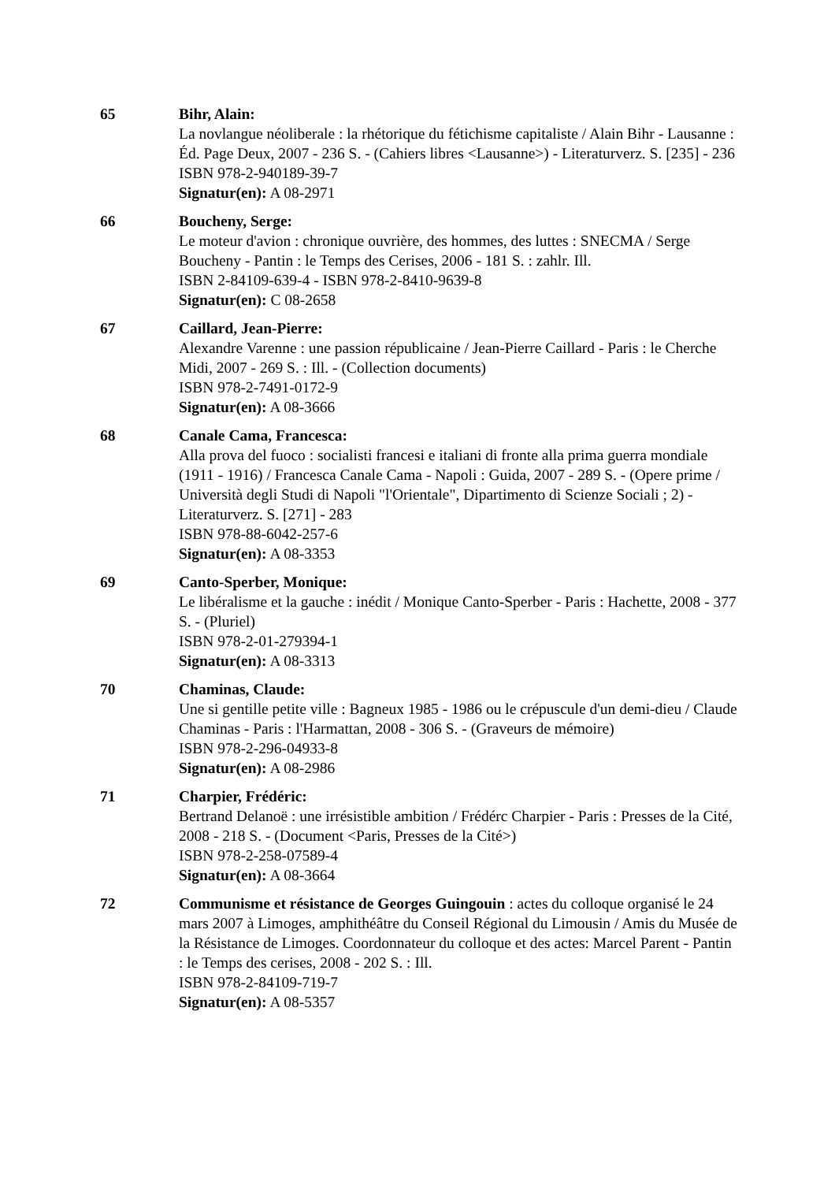65 Bihr, Alain:
La novlangue néoliberale : la rhétorique du fétichisme capitaliste / Alain Bihr - Lausanne : Éd. Page Deux, 2007 - 236 S. - (Cahiers libres <Lausanne>) - Literaturverz. S. [235] - 236
ISBN 978-2-940189-39-7
Signatur(en): A 08-2971
66 Boucheny, Serge:
Le moteur d'avion : chronique ouvrière, des hommes, des luttes : SNECMA / Serge Boucheny - Pantin : le Temps des Cerises, 2006 - 181 S. : zahlr. Ill.
ISBN 2-84109-639-4 - ISBN 978-2-8410-9639-8
Signatur(en): C 08-2658
67 Caillard, Jean-Pierre:
Alexandre Varenne : une passion républicaine / Jean-Pierre Caillard - Paris : le Cherche Midi, 2007 - 269 S. : Ill. - (Collection documents)
ISBN 978-2-7491-0172-9
Signatur(en): A 08-3666
68 Canale Cama, Francesca:
Alla prova del fuoco : socialisti francesi e italiani di fronte alla prima guerra mondiale (1911 - 1916) / Francesca Canale Cama - Napoli : Guida, 2007 - 289 S. - (Opere prime / Università degli Studi di Napoli "l'Orientale", Dipartimento di Scienze Sociali ; 2) - Literaturverz. S. [271] - 283
ISBN 978-88-6042-257-6
Signatur(en): A 08-3353
69 Canto-Sperber, Monique:
Le libéralisme et la gauche : inédit / Monique Canto-Sperber - Paris : Hachette, 2008 - 377 S. - (Pluriel)
ISBN 978-2-01-279394-1
Signatur(en): A 08-3313
70 Chaminas, Claude:
Une si gentille petite ville : Bagneux 1985 - 1986 ou le crépuscule d'un demi-dieu / Claude Chaminas - Paris : l'Harmattan, 2008 - 306 S. - (Graveurs de mémoire)
ISBN 978-2-296-04933-8
Signatur(en): A 08-2986
71 Charpier, Frédéric:
Bertrand Delanoë : une irrésistible ambition / Frédérc Charpier - Paris : Presses de la Cité, 2008 - 218 S. - (Document <Paris, Presses de la Cité>)
ISBN 978-2-258-07589-4
Signatur(en): A 08-3664
72 Communisme et résistance de Georges Guingouin : actes du colloque organisé le 24 mars 2007 à Limoges, amphithéâtre du Conseil Régional du Limousin / Amis du Musée de la Résistance de Limoges. Coordonnateur du colloque et des actes: Marcel Parent - Pantin : le Temps des cerises, 2008 - 202 S. : Ill.
ISBN 978-2-84109-719-7
Signatur(en): A 08-5357